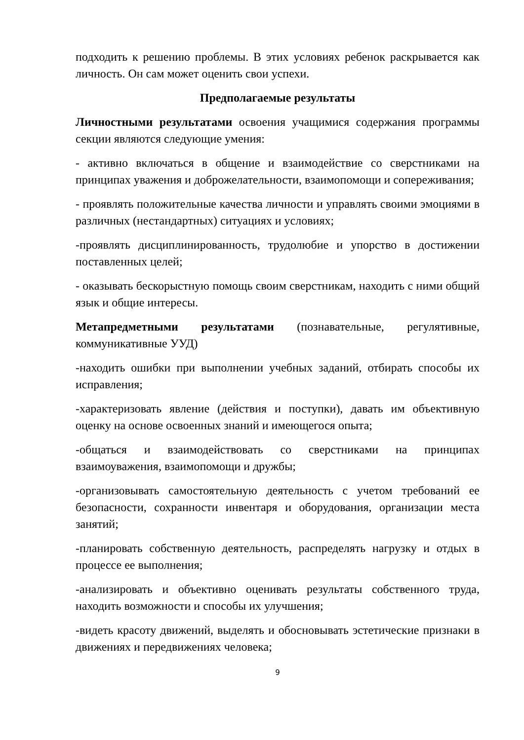подходить к решению проблемы. В этих условиях ребенок раскрывается как личность. Он сам может оценить свои успехи.
Предполагаемые результаты
Личностными результатами освоения учащимися содержания программы секции являются следующие умения:
- активно включаться в общение и взаимодействие со сверстниками на принципах уважения и доброжелательности, взаимопомощи и сопереживания;
- проявлять положительные качества личности и управлять своими эмоциями в различных (нестандартных) ситуациях и условиях;
-проявлять дисциплинированность, трудолюбие и упорство в достижении поставленных целей;
- оказывать бескорыстную помощь своим сверстникам, находить с ними общий язык и общие интересы.
Метапредметными результатами (познавательные, регулятивные, коммуникативные УУД)
-находить ошибки при выполнении учебных заданий, отбирать способы их исправления;
-характеризовать явление (действия и поступки), давать им объективную оценку на основе освоенных знаний и имеющегося опыта;
-общаться и взаимодействовать со сверстниками на принципах взаимоуважения, взаимопомощи и дружбы;
-организовывать самостоятельную деятельность с учетом требований ее безопасности, сохранности инвентаря и оборудования, организации места занятий;
-планировать собственную деятельность, распределять нагрузку и отдых в процессе ее выполнения;
-анализировать и объективно оценивать результаты собственного труда, находить возможности и способы их улучшения;
-видеть красоту движений, выделять и обосновывать эстетические признаки в движениях и передвижениях человека;
9